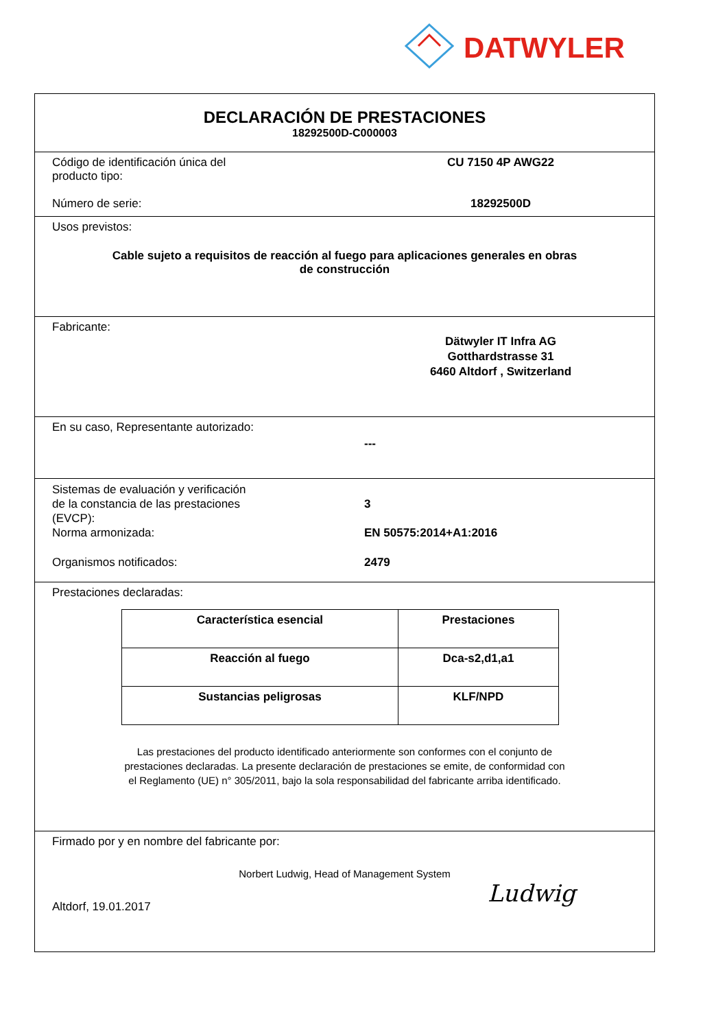DATWYLER
DECLARACIÓN DE PRESTACIONES
18292500D-C000003
Código de identificación única del
producto tipo:
CU 7150 4P AWG22
Número de serie: 18292500D
Usos previstos:
Cable sujeto a requisitos de reacción al fuego para aplicaciones generales en obras
de construcción
Fabricante:
Dätwyler IT Infra AG
Gotthardstrasse 31
6460 Altdorf , Switzerland
En su caso, Representante autorizado:
---
Sistemas de evaluación y verificación
de la constancia de las prestaciones
(EVCP):
3
Norma armonizada: EN 50575:2014+A1:2016
Organismos notificados: 2479
Prestaciones declaradas:
| Característica esencial | Prestaciones |
| --- | --- |
| Reacción al fuego | Dca-s2,d1,a1 |
| Sustancias peligrosas | KLF/NPD |
Las prestaciones del producto identificado anteriormente son conformes con el conjunto de
prestaciones declaradas. La presente declaración de prestaciones se emite, de conformidad con
el Reglamento (UE) n° 305/2011, bajo la sola responsabilidad del fabricante arriba identificado.
Firmado por y en nombre del fabricante por:
Norbert Ludwig, Head of Management System
Altdorf, 19.01.2017
Ludwig